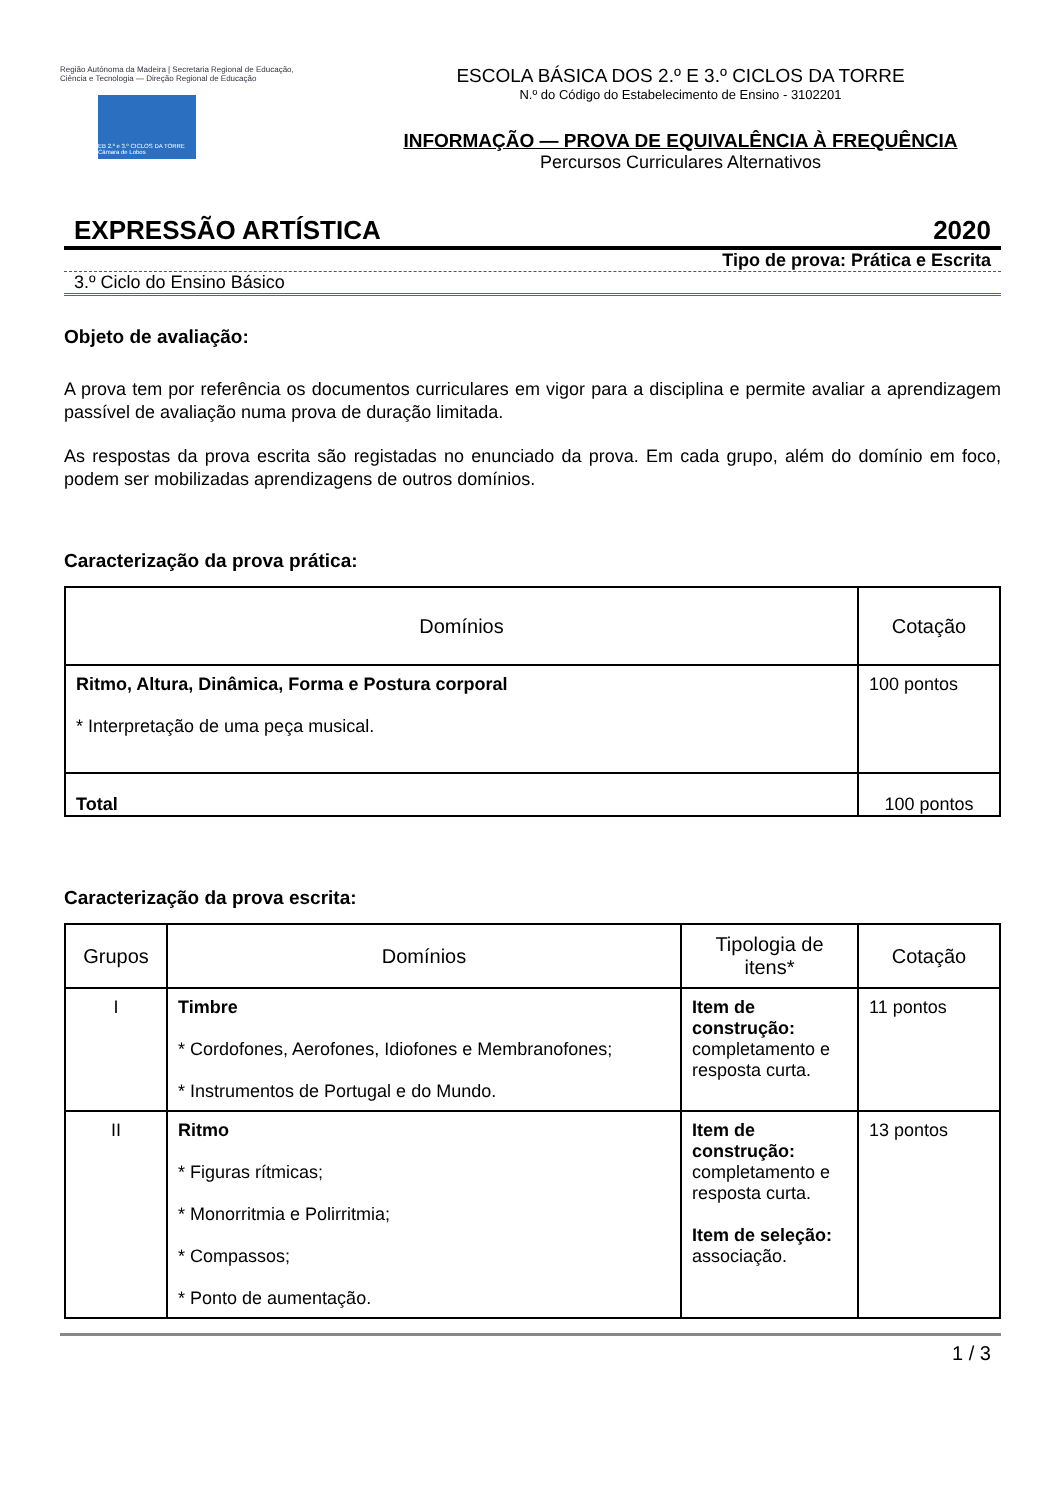Região Autónoma da Madeira | Secretaria Regional de Educação, Ciência e Tecnologia — Direção Regional de Educação
EB 2.º e 3.º CICLOS DA TORRE Câmara de Lobos
ESCOLA BÁSICA DOS 2.º E 3.º CICLOS DA TORRE
N.º do Código do Estabelecimento de Ensino - 3102201
INFORMAÇÃO — PROVA DE EQUIVALÊNCIA À FREQUÊNCIA
Percursos Curriculares Alternativos
EXPRESSÃO ARTÍSTICA 2020
Tipo de prova: Prática e Escrita
3.º Ciclo do Ensino Básico
Objeto de avaliação:
A prova tem por referência os documentos curriculares em vigor para a disciplina e permite avaliar a aprendizagem passível de avaliação numa prova de duração limitada.
As respostas da prova escrita são registadas no enunciado da prova. Em cada grupo, além do domínio em foco, podem ser mobilizadas aprendizagens de outros domínios.
Caracterização da prova prática:
| Domínios | Cotação |
| --- | --- |
| Ritmo, Altura, Dinâmica, Forma e Postura corporal * Interpretação de uma peça musical. | 100 pontos |
| Total | 100 pontos |
Caracterização da prova escrita:
| Grupos | Domínios | Tipologia de itens* | Cotação |
| --- | --- | --- | --- |
| I | Timbre * Cordofones, Aerofones, Idiofones e Membranofones; * Instrumentos de Portugal e do Mundo. | Item de construção: completamento e resposta curta. | 11 pontos |
| II | Ritmo * Figuras rítmicas; * Monorritmia e Polirritmia; * Compassos; * Ponto de aumentação. | Item de construção: completamento e resposta curta. Item de seleção: associação. | 13 pontos |
1 / 3